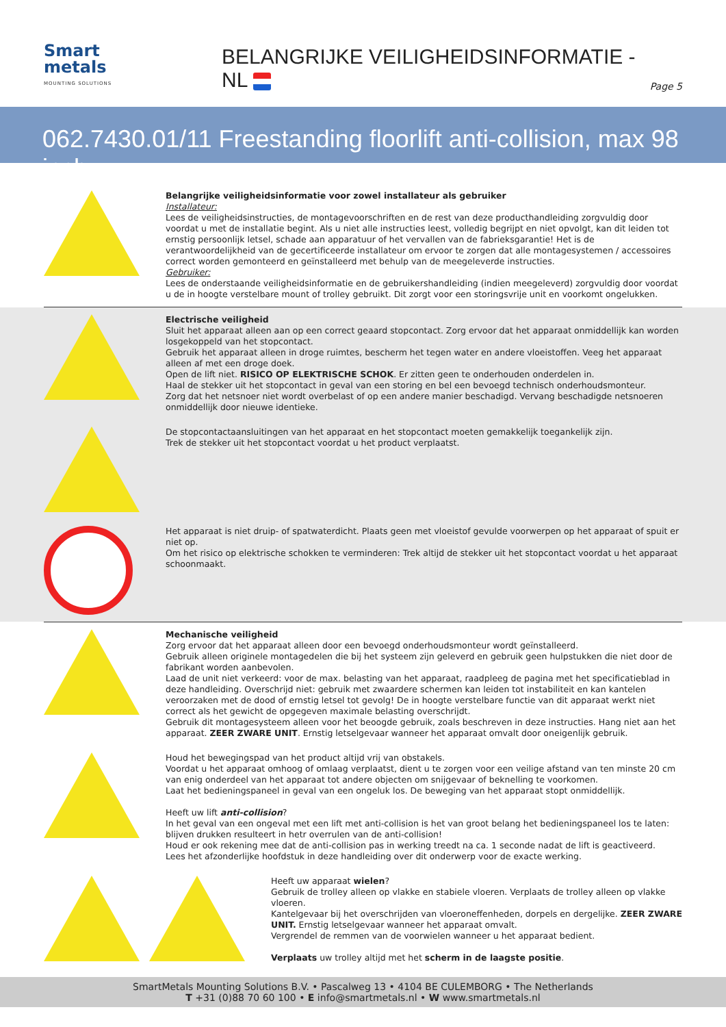Smart
metals
MOUNTING SOLUTIONS
BELANGRIJKE VEILIGHEIDSINFORMATIE - NL
Page 5
062.7430.01/11 Freestanding floorlift anti-collision, max 98 inch
Belangrijke veiligheidsinformatie voor zowel installateur als gebruiker
Installateur:
Lees de veiligheidsinstructies, de montagevoorschriften en de rest van deze producthandleiding zorgvuldig door voordat u met de installatie begint. Als u niet alle instructies leest, volledig begrijpt en niet opvolgt, kan dit leiden tot ernstig persoonlijk letsel, schade aan apparatuur of het vervallen van de fabrieksgarantie! Het is de verantwoordelijkheid van de gecertificeerde installateur om ervoor te zorgen dat alle montagesystemen / accessoires correct worden gemonteerd en geïnstalleerd met behulp van de meegeleverde instructies.
Gebruiker:
Lees de onderstaande veiligheidsinformatie en de gebruikershandleiding (indien meegeleverd) zorgvuldig door voordat u de in hoogte verstelbare mount of trolley gebruikt. Dit zorgt voor een storingsvrije unit en voorkomt ongelukken.
Electrische veiligheid
Sluit het apparaat alleen aan op een correct geaard stopcontact. Zorg ervoor dat het apparaat onmiddellijk kan worden losgekoppeld van het stopcontact.
Gebruik het apparaat alleen in droge ruimtes, bescherm het tegen water en andere vloeistoffen. Veeg het apparaat alleen af met een droge doek.
Open de lift niet. RISICO OP ELEKTRISCHE SCHOK. Er zitten geen te onderhouden onderdelen in.
Haal de stekker uit het stopcontact in geval van een storing en bel een bevoegd technisch onderhoudsmonteur.
Zorg dat het netsnoer niet wordt overbelast of op een andere manier beschadigd. Vervang beschadigde netsnoeren onmiddellijk door nieuwe identieke.
De stopcontactaansluitingen van het apparaat en het stopcontact moeten gemakkelijk toegankelijk zijn.
Trek de stekker uit het stopcontact voordat u het product verplaatst.
Het apparaat is niet druip- of spatwaterdicht. Plaats geen met vloeistof gevulde voorwerpen op het apparaat of spuit er niet op.
Om het risico op elektrische schokken te verminderen: Trek altijd de stekker uit het stopcontact voordat u het apparaat schoonmaakt.
Mechanische veiligheid
Zorg ervoor dat het apparaat alleen door een bevoegd onderhoudsmonteur wordt geïnstalleerd.
Gebruik alleen originele montagedelen die bij het systeem zijn geleverd en gebruik geen hulpstukken die niet door de fabrikant worden aanbevolen.
Laad de unit niet verkeerd: voor de max. belasting van het apparaat, raadpleeg de pagina met het specificatieblad in deze handleiding. Overschrijd niet: gebruik met zwaardere schermen kan leiden tot instabiliteit en kan kantelen veroorzaken met de dood of ernstig letsel tot gevolg! De in hoogte verstelbare functie van dit apparaat werkt niet correct als het gewicht de opgegeven maximale belasting overschrijdt.
Gebruik dit montagesysteem alleen voor het beoogde gebruik, zoals beschreven in deze instructies. Hang niet aan het apparaat. ZEER ZWARE UNIT. Ernstig letselgevaar wanneer het apparaat omvalt door oneigenlijk gebruik.
Houd het bewegingspad van het product altijd vrij van obstakels.
Voordat u het apparaat omhoog of omlaag verplaatst, dient u te zorgen voor een veilige afstand van ten minste 20 cm van enig onderdeel van het apparaat tot andere objecten om snijgevaar of beknelling te voorkomen.
Laat het bedieningspaneel in geval van een ongeluk los. De beweging van het apparaat stopt onmiddellijk.
Heeft uw lift anti-collision?
In het geval van een ongeval met een lift met anti-collision is het van groot belang het bedieningspaneel los te laten: blijven drukken resulteert in hetr overrulen van de anti-collision!
Houd er ook rekening mee dat de anti-collision pas in werking treedt na ca. 1 seconde nadat de lift is geactiveerd.
Lees het afzonderlijke hoofdstuk in deze handleiding over dit onderwerp voor de exacte werking.
Heeft uw apparaat wielen?
Gebruik de trolley alleen op vlakke en stabiele vloeren. Verplaats de trolley alleen op vlakke vloeren.
Kantelgevaar bij het overschrijden van vloeroneffenheden, dorpels en dergelijke. ZEER ZWARE UNIT. Ernstig letselgevaar wanneer het apparaat omvalt.
Vergrendel de remmen van de voorwielen wanneer u het apparaat bedient.
Verplaats uw trolley altijd met het scherm in de laagste positie.
SmartMetals Mounting Solutions B.V. • Pascalweg 13 • 4104 BE CULEMBORG • The Netherlands
T +31 (0)88 70 60 100 • E info@smartmetals.nl • W www.smartmetals.nl